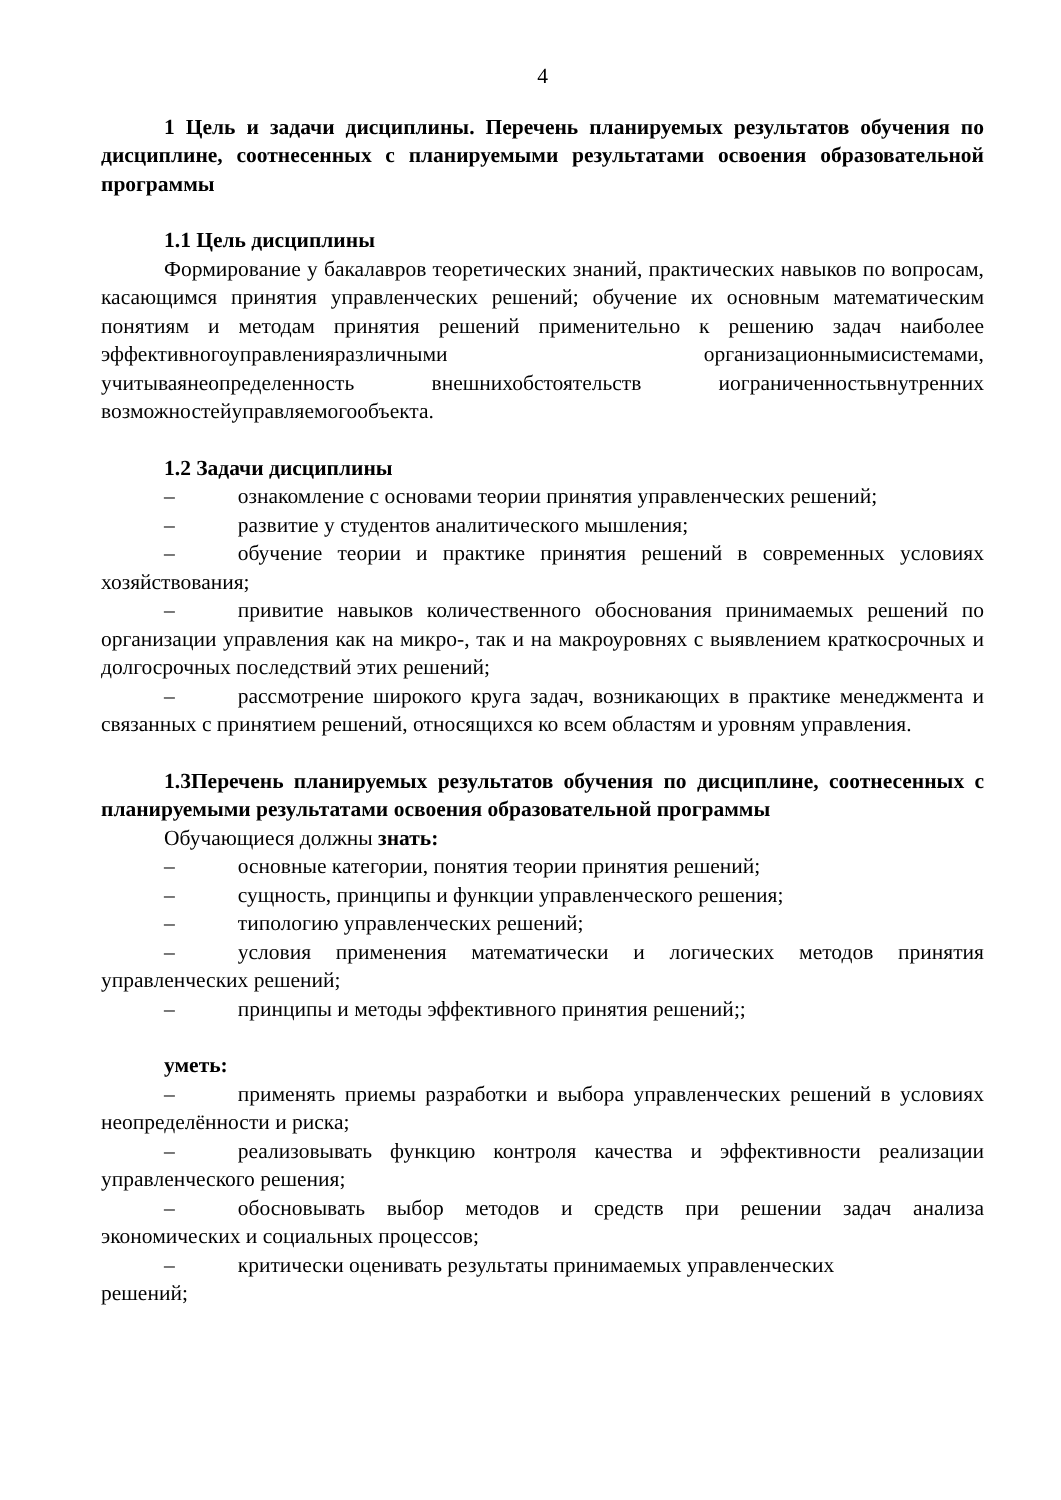4
1 Цель и задачи дисциплины. Перечень планируемых результатов обучения по дисциплине, соотнесенных с планируемыми результатами освоения образовательной программы
1.1 Цель дисциплины
Формирование у бакалавров теоретических знаний, практических навыков по вопросам, касающимся принятия управленческих решений; обучение их основным математическим понятиям и методам принятия решений применительно к решению задач наиболее эффективногоуправленияразличными организационнымисистемами, учитываянеопределенность внешнихобстоятельств иограниченностьвнутренних возможностейуправляемогообъекта.
1.2 Задачи дисциплины
– ознакомление с основами теории принятия управленческих решений;
– развитие у студентов аналитического мышления;
– обучение теории и практике принятия решений в современных условиях хозяйствования;
– привитие навыков количественного обоснования принимаемых решений по организации управления как на микро-, так и на макроуровнях с выявлением краткосрочных и долгосрочных последствий этих решений;
– рассмотрение широкого круга задач, возникающих в практике менеджмента и связанных с принятием решений, относящихся ко всем областям и уровням управления.
1.3Перечень планируемых результатов обучения по дисциплине, соотнесенных с планируемыми результатами освоения образовательной программы
Обучающиеся должны знать:
– основные категории, понятия теории принятия решений;
– сущность, принципы и функции управленческого решения;
– типологию управленческих решений;
– условия применения математически и логических методов принятия управленческих решений;
– принципы и методы эффективного принятия решений;;
уметь:
– применять приемы разработки и выбора управленческих решений в условиях неопределённости и риска;
– реализовывать функцию контроля качества и эффективности реализации управленческого решения;
– обосновывать выбор методов и средств при решении задач анализа экономических и социальных процессов;
– критически оценивать результаты принимаемых управленческих
решений;